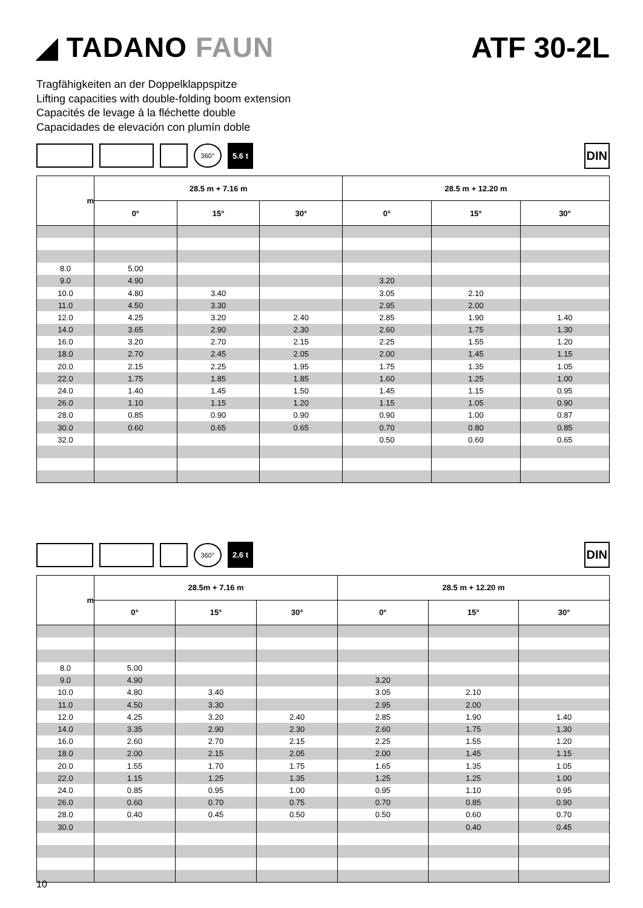◢ TADANO FAUN ATF 30-2L
Tragfähigkeiten an der Doppelklappspitze
Lifting capacities with double-folding boom extension
Capacités de levage à la fléchette double
Capacidades de elevación con plumín doble
360°
5.6 t
DIN
| m | 28.5 m + 7.16 m | | | 28.5 m + 12.20 m | | |
| --- | --- | --- | --- | --- | --- | --- |
| | 0° | 15° | 30° | 0° | 15° | 30° |
| 8.0 | 5.00 | | | | | |
| 9.0 | 4.90 | | | 3.20 | | |
| 10.0 | 4.80 | 3.40 | | 3.05 | 2.10 | |
| 11.0 | 4.50 | 3.30 | | 2.95 | 2.00 | |
| 12.0 | 4.25 | 3.20 | 2.40 | 2.85 | 1.90 | 1.40 |
| 14.0 | 3.65 | 2.90 | 2.30 | 2.60 | 1.75 | 1.30 |
| 16.0 | 3.20 | 2.70 | 2.15 | 2.25 | 1.55 | 1.20 |
| 18.0 | 2.70 | 2.45 | 2.05 | 2.00 | 1.45 | 1.15 |
| 20.0 | 2.15 | 2.25 | 1.95 | 1.75 | 1.35 | 1.05 |
| 22.0 | 1.75 | 1.85 | 1.85 | 1.60 | 1.25 | 1.00 |
| 24.0 | 1.40 | 1.45 | 1.50 | 1.45 | 1.15 | 0.95 |
| 26.0 | 1.10 | 1.15 | 1.20 | 1.15 | 1.05 | 0.90 |
| 28.0 | 0.85 | 0.90 | 0.90 | 0.90 | 1.00 | 0.87 |
| 30.0 | 0.60 | 0.65 | 0.65 | 0.70 | 0.80 | 0.85 |
| 32.0 | | | | 0.50 | 0.60 | 0.65 |
360°
2.6 t
DIN
| m | 28.5m + 7.16 m | | | 28.5 m + 12.20 m | | |
| --- | --- | --- | --- | --- | --- | --- |
| | 0° | 15° | 30° | 0° | 15° | 30° |
| 8.0 | 5.00 | | | | | |
| 9.0 | 4.90 | | | 3.20 | | |
| 10.0 | 4.80 | 3.40 | | 3.05 | 2.10 | |
| 11.0 | 4.50 | 3.30 | | 2.95 | 2.00 | |
| 12.0 | 4.25 | 3.20 | 2.40 | 2.85 | 1.90 | 1.40 |
| 14.0 | 3.35 | 2.90 | 2.30 | 2.60 | 1.75 | 1.30 |
| 16.0 | 2.60 | 2.70 | 2.15 | 2.25 | 1.55 | 1.20 |
| 18.0 | 2.00 | 2.15 | 2.05 | 2.00 | 1.45 | 1.15 |
| 20.0 | 1.55 | 1.70 | 1.75 | 1.65 | 1.35 | 1.05 |
| 22.0 | 1.15 | 1.25 | 1.35 | 1.25 | 1.25 | 1.00 |
| 24.0 | 0.85 | 0.95 | 1.00 | 0.95 | 1.10 | 0.95 |
| 26.0 | 0.60 | 0.70 | 0.75 | 0.70 | 0.85 | 0.90 |
| 28.0 | 0.40 | 0.45 | 0.50 | 0.50 | 0.60 | 0.70 |
| 30.0 | | | | | 0.40 | 0.45 |
10